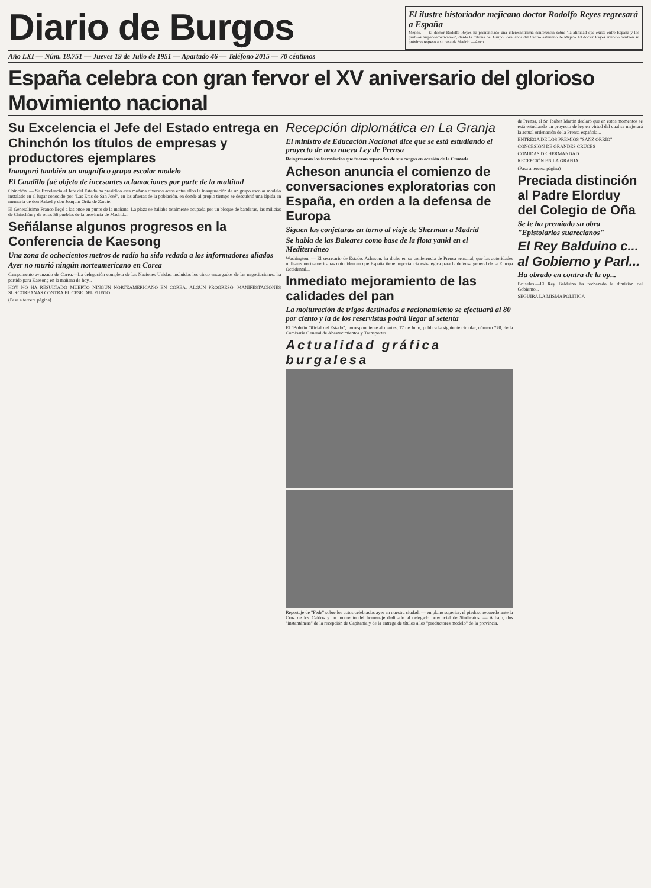Diario de Burgos
El ilustre historiador mejicano doctor Rodolfo Reyes regresará a España
Méjico. — El doctor Rodolfo Reyes ha pronunciado una interesantísima conferencia sobre "la afinidad que existe entre España y los pueblos hispanoamericanos", desde la tribuna del Grupo Jovellanos del Centro asturiano de Méjico. El doctor Reyes anunció también su próximo regreso a su casa de Madrid.—Anco.
Año LXI — Núm. 18.751 — Jueves 19 de Julio de 1951 — Apartado 46 — Teléfono 2015 — 70 céntimos
España celebra con gran fervor el XV aniversario del glorioso Movimiento nacional
Su Excelencia el Jefe del Estado entrega en Chinchón los títulos de empresas y productores ejemplares
Inauguró también un magnífico grupo escolar modelo
El Caudillo fué objeto de incesantes aclamaciones por parte de la multitud
Chinchón. — Su Excelencia el Jefe del Estado ha presidido esta mañana diversos actos entre ellos la inauguración de un grupo escolar modelo instalado en el lugar conocido por "Las Eras de San José", en las afueras de la población, en donde al propio tiempo se descubrió una lápida en memoria de don Rafael y don Joaquín Ortiz de Zárate.
El Generalísimo Franco llegó a las once en punto de la mañana. La plaza se hallaba totalmente ocupada por un bloque de banderas, las milicias de Chinchón y de otros 56 pueblos de la provincia de Madrid...
Señálanse algunos progresos en la Conferencia de Kaesong
Una zona de ochocientos metros de radio ha sido vedada a los informadores aliados
Ayer no murió ningún norteamericano en Corea
Campamento avanzado de Corea.—La delegación completa de las Naciones Unidas, incluidos los cinco encargados de las negociaciones, ha partido para Kaesong en la mañana de hoy...
HOY NO HA RESULTADO MUERTO NINGÚN NORTEAMERICANO EN COREA. ALGUN PROGRESO. MANIFESTACIONES SURCOREANAS CONTRA EL CESE DEL FUEGO
(Pasa a tercera página)
Recepción diplomática en La Granja
El ministro de Educación Nacional dice que se está estudiando el proyecto de una nueva Ley de Prensa
Reingresarán los ferroviarios que fueron separados de sus cargos en ocasión de la Cruzada
Acheson anuncia el comienzo de conversaciones exploratorias con España, en orden a la defensa de Europa
Siguen las conjeturas en torno al viaje de Sherman a Madrid
Se habla de las Baleares como base de la flota yanki en el Mediterráneo
Washington. — El secretario de Estado, Acheson, ha dicho en su conferencia de Prensa semanal, que las autoridades militares norteamericanas coinciden en que España tiene importancia estratégica para la defensa general de la Europa Occidental...
Inmediato mejoramiento de las calidades del pan
La molturación de trigos destinados a racionamiento se efectuará al 80 por ciento y la de los reservistas podrá llegar al setenta
El "Boletín Oficial del Estado", correspondiente al martes, 17 de Julio, publica la siguiente circular, número 770, de la Comisaría General de Abastecimientos y Transportes...
Actualidad gráfica burgalesa
Reportaje de "Fede" sobre los actos celebrados ayer en nuestra ciudad. — en plano superior, el piadoso recuerdo ante la Cruz de los Caídos y un momento del homenaje dedicado al delegado provincial de Sindicatos. — A bajo, dos "instantáneas" de la recepción de Capitanía y de la entrega de títulos a los "productores modelo" de la provincia.
de Prensa, el Sr. Ibáñez Martín declaró que en estos momentos se está estudiando un proyecto de ley en virtud del cual se mejorará la actual ordenación de la Prensa española...
ENTREGA DE LOS PREMIOS "SANZ ORRIO"
CONCESIÓN DE GRANDES CRUCES
COMIDAS DE HERMANDAD
RECEPCIÓN EN LA GRANJA
(Pasa a tercera página)
Preciada distinción al Padre Elorduy del Colegio de Oña
Se le ha premiado su obra "Epistolarios suarecianos"
El Rey Balduino c... al Gobierno y Parl...
Ha obrado en contra de la op...
Bruselas.—El Rey Balduino ha rechazado la dimisión del Gobierno...
SEGUIRA LA MISMA POLITICA